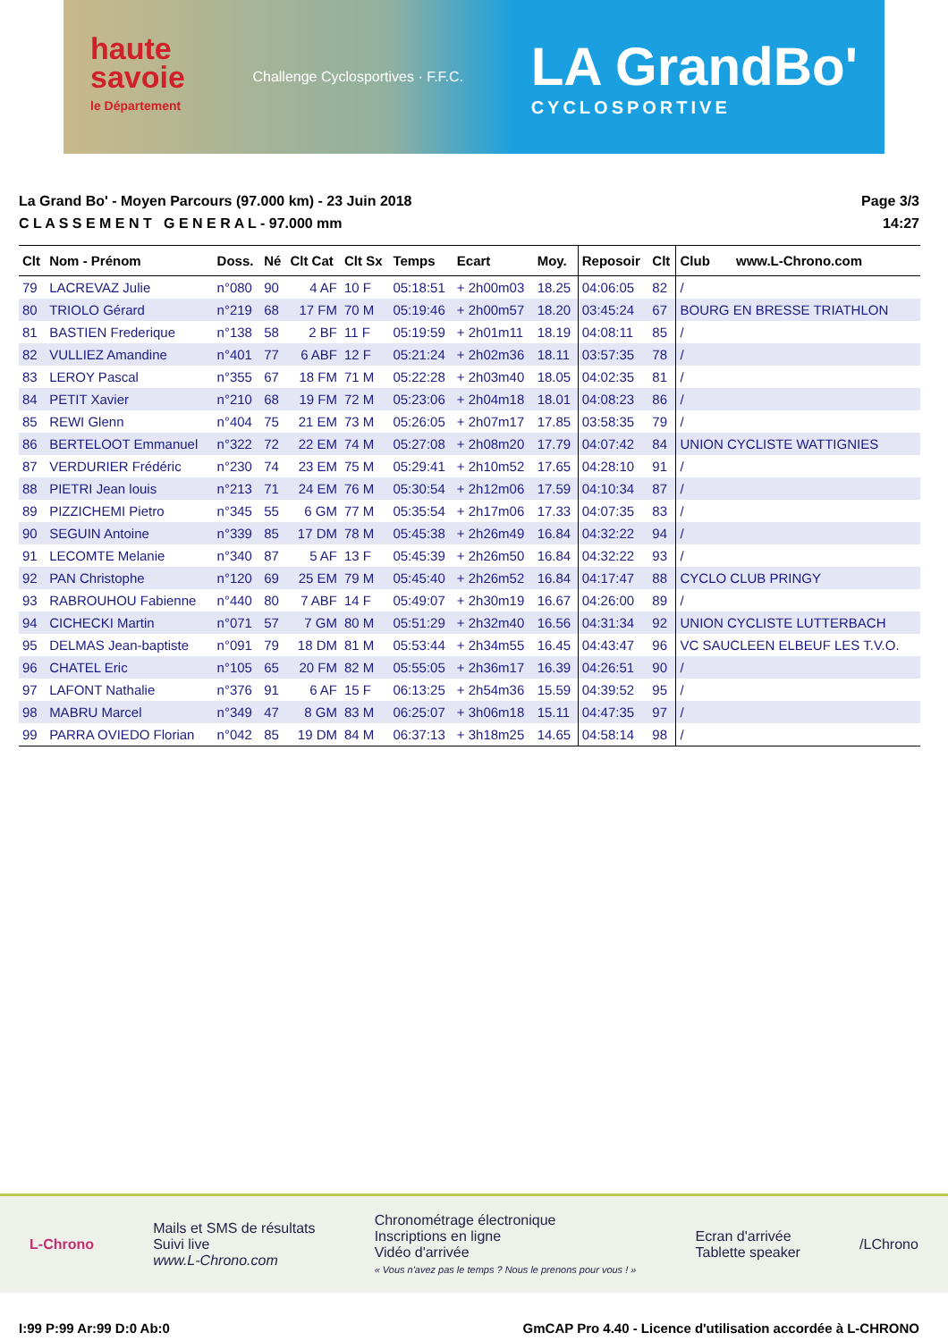haute
savoie
le Département
Challenge Cyclosportives · F.F.C.
LA GrandBo'
CYCLOSPORTIVE
La Grand Bo' - Moyen Parcours (97.000 km) - 23 Juin 2018
C L A S S E M E N T G E N E R A L - 97.000 mm
Page 3/3
14:27
| Clt | Nom - Prénom | Doss. | Né | Clt Cat | Clt Sx | Temps | Ecart | Moy. | Reposoir | Clt | Club www.L-Chrono.com |
| --- | --- | --- | --- | --- | --- | --- | --- | --- | --- | --- | --- |
| 79 | LACREVAZ Julie | n°080 | 90 | 4 AF | 10 F | 05:18:51 | + 2h00m03 | 18.25 | 04:06:05 | 82 | / |
| 80 | TRIOLO Gérard | n°219 | 68 | 17 FM | 70 M | 05:19:46 | + 2h00m57 | 18.20 | 03:45:24 | 67 | BOURG EN BRESSE TRIATHLON |
| 81 | BASTIEN Frederique | n°138 | 58 | 2 BF | 11 F | 05:19:59 | + 2h01m11 | 18.19 | 04:08:11 | 85 | / |
| 82 | VULLIEZ Amandine | n°401 | 77 | 6 ABF | 12 F | 05:21:24 | + 2h02m36 | 18.11 | 03:57:35 | 78 | / |
| 83 | LEROY Pascal | n°355 | 67 | 18 FM | 71 M | 05:22:28 | + 2h03m40 | 18.05 | 04:02:35 | 81 | / |
| 84 | PETIT Xavier | n°210 | 68 | 19 FM | 72 M | 05:23:06 | + 2h04m18 | 18.01 | 04:08:23 | 86 | / |
| 85 | REWI Glenn | n°404 | 75 | 21 EM | 73 M | 05:26:05 | + 2h07m17 | 17.85 | 03:58:35 | 79 | / |
| 86 | BERTELOOT Emmanuel | n°322 | 72 | 22 EM | 74 M | 05:27:08 | + 2h08m20 | 17.79 | 04:07:42 | 84 | UNION CYCLISTE WATTIGNIES |
| 87 | VERDURIER Frédéric | n°230 | 74 | 23 EM | 75 M | 05:29:41 | + 2h10m52 | 17.65 | 04:28:10 | 91 | / |
| 88 | PIETRI Jean louis | n°213 | 71 | 24 EM | 76 M | 05:30:54 | + 2h12m06 | 17.59 | 04:10:34 | 87 | / |
| 89 | PIZZICHEMI Pietro | n°345 | 55 | 6 GM | 77 M | 05:35:54 | + 2h17m06 | 17.33 | 04:07:35 | 83 | / |
| 90 | SEGUIN Antoine | n°339 | 85 | 17 DM | 78 M | 05:45:38 | + 2h26m49 | 16.84 | 04:32:22 | 94 | / |
| 91 | LECOMTE Melanie | n°340 | 87 | 5 AF | 13 F | 05:45:39 | + 2h26m50 | 16.84 | 04:32:22 | 93 | / |
| 92 | PAN Christophe | n°120 | 69 | 25 EM | 79 M | 05:45:40 | + 2h26m52 | 16.84 | 04:17:47 | 88 | CYCLO CLUB PRINGY |
| 93 | RABROUHOU Fabienne | n°440 | 80 | 7 ABF | 14 F | 05:49:07 | + 2h30m19 | 16.67 | 04:26:00 | 89 | / |
| 94 | CICHECKI Martin | n°071 | 57 | 7 GM | 80 M | 05:51:29 | + 2h32m40 | 16.56 | 04:31:34 | 92 | UNION CYCLISTE LUTTERBACH |
| 95 | DELMAS Jean-baptiste | n°091 | 79 | 18 DM | 81 M | 05:53:44 | + 2h34m55 | 16.45 | 04:43:47 | 96 | VC SAUCLEEN ELBEUF LES T.V.O. |
| 96 | CHATEL Eric | n°105 | 65 | 20 FM | 82 M | 05:55:05 | + 2h36m17 | 16.39 | 04:26:51 | 90 | / |
| 97 | LAFONT Nathalie | n°376 | 91 | 6 AF | 15 F | 06:13:25 | + 2h54m36 | 15.59 | 04:39:52 | 95 | / |
| 98 | MABRU Marcel | n°349 | 47 | 8 GM | 83 M | 06:25:07 | + 3h06m18 | 15.11 | 04:47:35 | 97 | / |
| 99 | PARRA OVIEDO Florian | n°042 | 85 | 19 DM | 84 M | 06:37:13 | + 3h18m25 | 14.65 | 04:58:14 | 98 | / |
L-Chrono
Mails et SMS de résultats
Suivi live
www.L-Chrono.com
Chronométrage électronique
Inscriptions en ligne
Vidéo d'arrivée
« Vous n'avez pas le temps ? Nous le prenons pour vous ! »
Ecran d'arrivée
Tablette speaker
/LChrono
I:99 P:99 Ar:99 D:0 Ab:0 GmCAP Pro 4.40 - Licence d'utilisation accordée à L-CHRONO